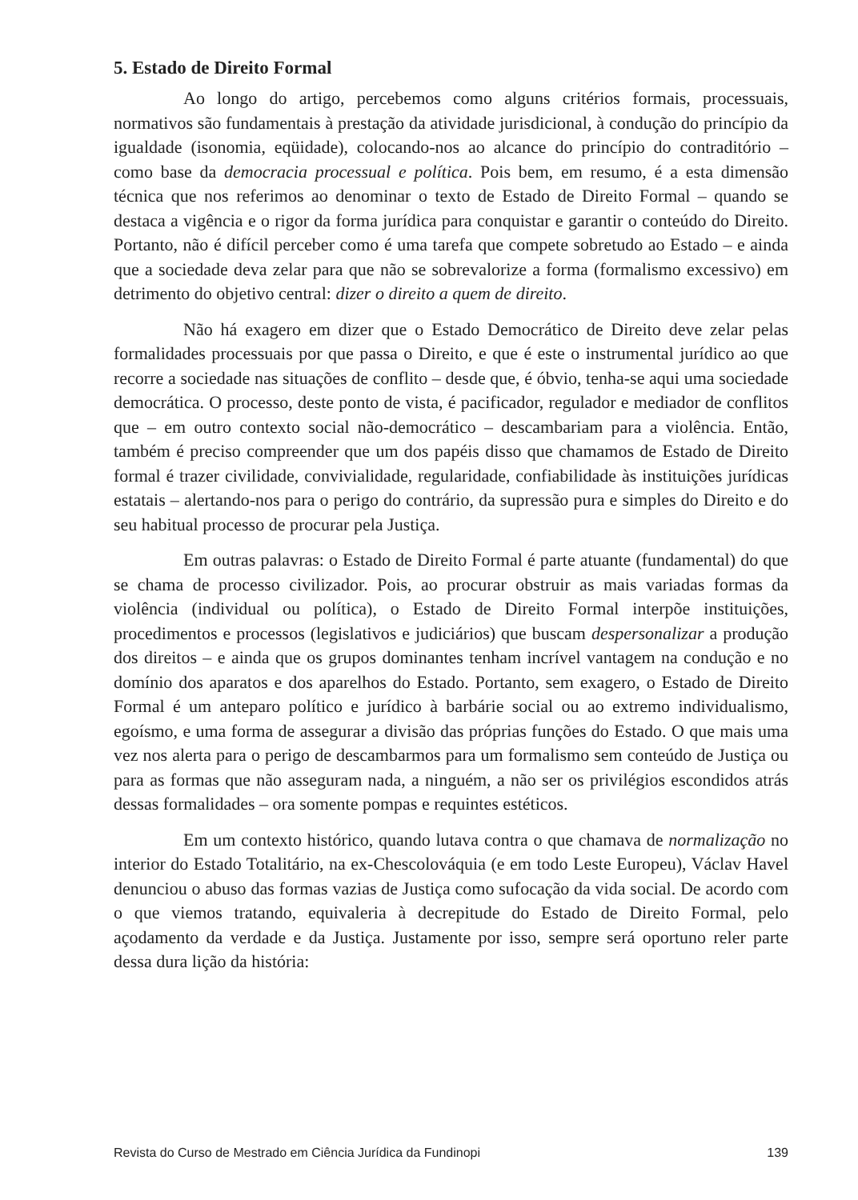5. Estado de Direito Formal
Ao longo do artigo, percebemos como alguns critérios formais, processuais, normativos são fundamentais à prestação da atividade jurisdicional, à condução do princípio da igualdade (isonomia, eqüidade), colocando-nos ao alcance do princípio do contraditório – como base da democracia processual e política. Pois bem, em resumo, é a esta dimensão técnica que nos referimos ao denominar o texto de Estado de Direito Formal – quando se destaca a vigência e o rigor da forma jurídica para conquistar e garantir o conteúdo do Direito. Portanto, não é difícil perceber como é uma tarefa que compete sobretudo ao Estado – e ainda que a sociedade deva zelar para que não se sobrevalorize a forma (formalismo excessivo) em detrimento do objetivo central: dizer o direito a quem de direito.
Não há exagero em dizer que o Estado Democrático de Direito deve zelar pelas formalidades processuais por que passa o Direito, e que é este o instrumental jurídico ao que recorre a sociedade nas situações de conflito – desde que, é óbvio, tenha-se aqui uma sociedade democrática. O processo, deste ponto de vista, é pacificador, regulador e mediador de conflitos que – em outro contexto social não-democrático – descambariam para a violência. Então, também é preciso compreender que um dos papéis disso que chamamos de Estado de Direito formal é trazer civilidade, convivialidade, regularidade, confiabilidade às instituições jurídicas estatais – alertando-nos para o perigo do contrário, da supressão pura e simples do Direito e do seu habitual processo de procurar pela Justiça.
Em outras palavras: o Estado de Direito Formal é parte atuante (fundamental) do que se chama de processo civilizador. Pois, ao procurar obstruir as mais variadas formas da violência (individual ou política), o Estado de Direito Formal interpõe instituições, procedimentos e processos (legislativos e judiciários) que buscam despersonalizar a produção dos direitos – e ainda que os grupos dominantes tenham incrível vantagem na condução e no domínio dos aparatos e dos aparelhos do Estado. Portanto, sem exagero, o Estado de Direito Formal é um anteparo político e jurídico à barbárie social ou ao extremo individualismo, egoísmo, e uma forma de assegurar a divisão das próprias funções do Estado. O que mais uma vez nos alerta para o perigo de descambarmos para um formalismo sem conteúdo de Justiça ou para as formas que não asseguram nada, a ninguém, a não ser os privilégios escondidos atrás dessas formalidades – ora somente pompas e requintes estéticos.
Em um contexto histórico, quando lutava contra o que chamava de normalização no interior do Estado Totalitário, na ex-Chescolováquia (e em todo Leste Europeu), Václav Havel denunciou o abuso das formas vazias de Justiça como sufocação da vida social. De acordo com o que viemos tratando, equivaleria à decrepitude do Estado de Direito Formal, pelo açodamento da verdade e da Justiça. Justamente por isso, sempre será oportuno reler parte dessa dura lição da história:
Revista do Curso de Mestrado em Ciência Jurídica da Fundinopi 139